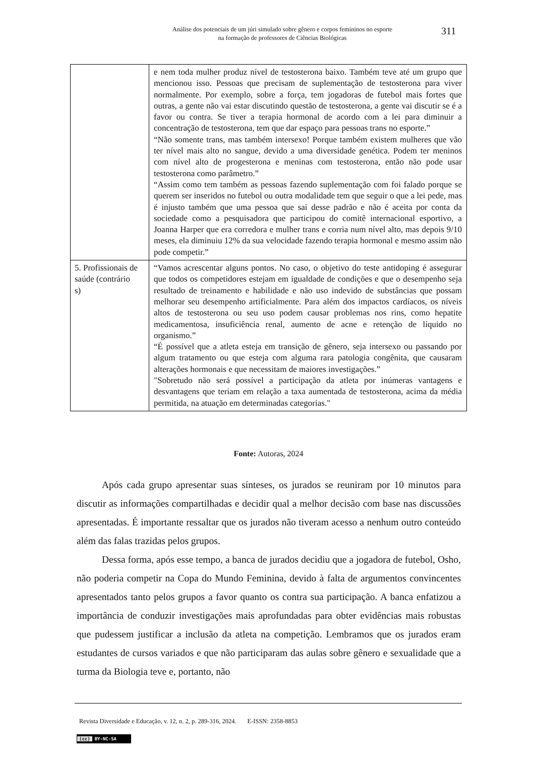Análise dos potenciais de um júri simulado sobre gênero e corpos femininos no esporte
na formação de professores de Ciências Biológicas
311
| | e nem toda mulher produz nível de testosterona baixo. Também teve até um grupo que mencionou isso. Pessoas que precisam de suplementação de testosterona para viver normalmente. Por exemplo, sobre a força, tem jogadoras de futebol mais fortes que outras, a gente não vai estar discutindo questão de testosterona, a gente vai discutir se é a favor ou contra. Se tiver a terapia hormonal de acordo com a lei para diminuir a concentração de testosterona, tem que dar espaço para pessoas trans no esporte.” “Não somente trans, mas também intersexo! Porque também existem mulheres que vão ter nível mais alto no sangue, devido a uma diversidade genética. Podem ter meninos com nível alto de progesterona e meninas com testosterona, então não pode usar testosterona como parâmetro.” “Assim como tem também as pessoas fazendo suplementação com foi falado porque se querem ser inseridos no futebol ou outra modalidade tem que seguir o que a lei pede, mas é injusto também que uma pessoa que sai desse padrão e não é aceita por conta da sociedade como a pesquisadora que participou do comitê internacional esportivo, a Joanna Harper que era corredora e mulher trans e corria num nível alto, mas depois 9/10 meses, ela diminuiu 12% da sua velocidade fazendo terapia hormonal e mesmo assim não pode competir.” |
| 5. Profissionais de saúde (contrário s) | “Vamos acrescentar alguns pontos. No caso, o objetivo do teste antidoping é assegurar que todos os competidores estejam em igualdade de condições e que o desempenho seja resultado de treinamento e habilidade e não uso indevido de substâncias que possam melhorar seu desempenho artificialmente. Para além dos impactos cardíacos, os níveis altos de testosterona ou seu uso podem causar problemas nos rins, como hepatite medicamentosa, insuficiência renal, aumento de acne e retenção de líquido no organismo.” “É possível que a atleta esteja em transição de gênero, seja intersexo ou passando por algum tratamento ou que esteja com alguma rara patologia congênita, que causaram alterações hormonais e que necessitam de maiores investigações.” "Sobretudo não será possível a participação da atleta por inúmeras vantagens e desvantagens que teriam em relação a taxa aumentada de testosterona, acima da média permitida, na atuação em determinadas categorias." |
Fonte: Autoras, 2024
Após cada grupo apresentar suas sínteses, os jurados se reuniram por 10 minutos para discutir as informações compartilhadas e decidir qual a melhor decisão com base nas discussões apresentadas. É importante ressaltar que os jurados não tiveram acesso a nenhum outro conteúdo além das falas trazidas pelos grupos.
Dessa forma, após esse tempo, a banca de jurados decidiu que a jogadora de futebol, Osho, não poderia competir na Copa do Mundo Feminina, devido à falta de argumentos convincentes apresentados tanto pelos grupos a favor quanto os contra sua participação. A banca enfatizou a importância de conduzir investigações mais aprofundadas para obter evidências mais robustas que pudessem justificar a inclusão da atleta na competição. Lembramos que os jurados eram estudantes de cursos variados e que não participaram das aulas sobre gênero e sexualidade que a turma da Biologia teve e, portanto, não
Revista Diversidade e Educação, v. 12, n. 2, p. 289-316, 2024. E-ISSN: 2358-8853
(cc) BY-NC-SA